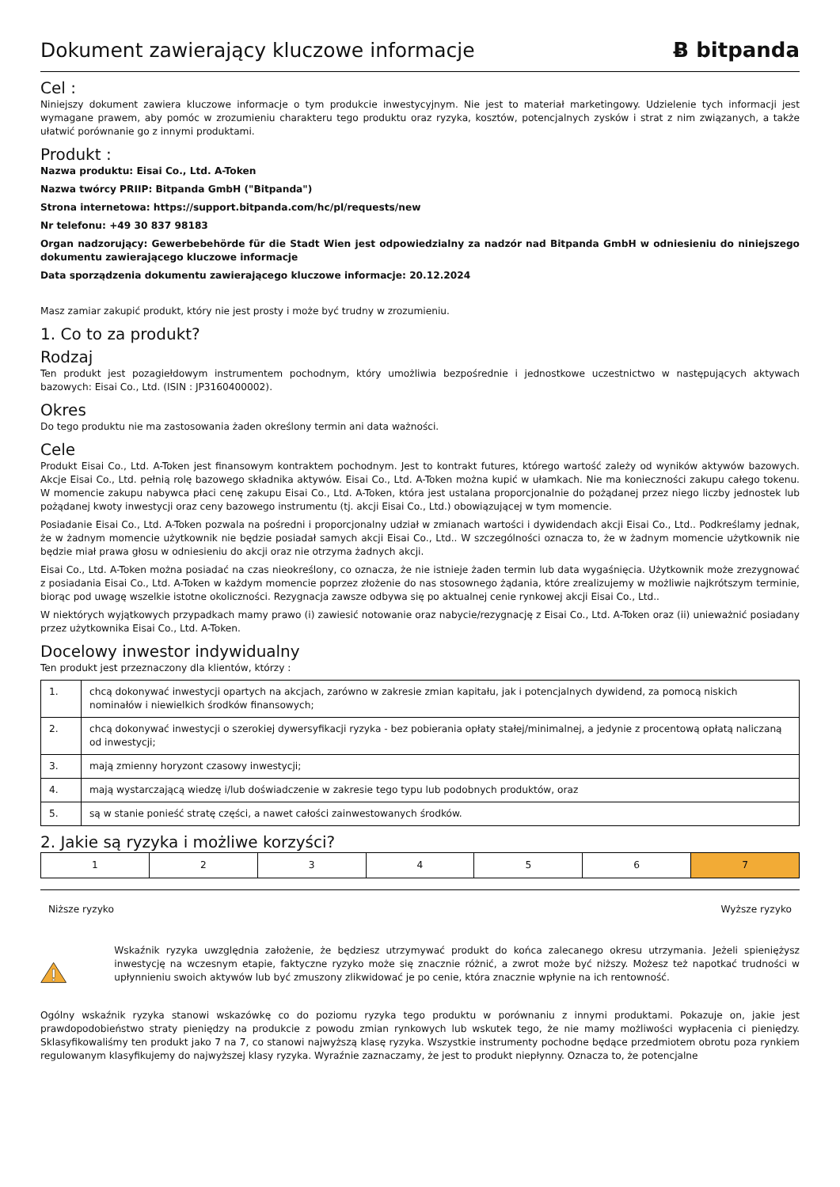Dokument zawierający kluczowe informacje
Ƀ bitpanda
Cel :
Niniejszy dokument zawiera kluczowe informacje o tym produkcie inwestycyjnym. Nie jest to materiał marketingowy. Udzielenie tych informacji jest wymagane prawem, aby pomóc w zrozumieniu charakteru tego produktu oraz ryzyka, kosztów, potencjalnych zysków i strat z nim związanych, a także ułatwić porównanie go z innymi produktami.
Produkt :
Nazwa produktu: Eisai Co., Ltd. A-Token
Nazwa twórcy PRIIP: Bitpanda GmbH ("Bitpanda")
Strona internetowa: https://support.bitpanda.com/hc/pl/requests/new
Nr telefonu: +49 30 837 98183
Organ nadzorujący: Gewerbebehörde für die Stadt Wien jest odpowiedzialny za nadzór nad Bitpanda GmbH w odniesieniu do niniejszego dokumentu zawierającego kluczowe informacje
Data sporządzenia dokumentu zawierającego kluczowe informacje: 20.12.2024
Masz zamiar zakupić produkt, który nie jest prosty i może być trudny w zrozumieniu.
1. Co to za produkt?
Rodzaj
Ten produkt jest pozagiełdowym instrumentem pochodnym, który umożliwia bezpośrednie i jednostkowe uczestnictwo w następujących aktywach bazowych: Eisai Co., Ltd. (ISIN : JP3160400002).
Okres
Do tego produktu nie ma zastosowania żaden określony termin ani data ważności.
Cele
Produkt Eisai Co., Ltd. A-Token jest finansowym kontraktem pochodnym. Jest to kontrakt futures, którego wartość zależy od wyników aktywów bazowych. Akcje Eisai Co., Ltd. pełnią rolę bazowego składnika aktywów. Eisai Co., Ltd. A-Token można kupić w ułamkach. Nie ma konieczności zakupu całego tokenu. W momencie zakupu nabywca płaci cenę zakupu Eisai Co., Ltd. A-Token, która jest ustalana proporcjonalnie do pożądanej przez niego liczby jednostek lub pożądanej kwoty inwestycji oraz ceny bazowego instrumentu (tj. akcji Eisai Co., Ltd.) obowiązującej w tym momencie.
Posiadanie Eisai Co., Ltd. A-Token pozwala na pośredni i proporcjonalny udział w zmianach wartości i dywidendach akcji Eisai Co., Ltd.. Podkreślamy jednak, że w żadnym momencie użytkownik nie będzie posiadał samych akcji Eisai Co., Ltd.. W szczególności oznacza to, że w żadnym momencie użytkownik nie będzie miał prawa głosu w odniesieniu do akcji oraz nie otrzyma żadnych akcji.
Eisai Co., Ltd. A-Token można posiadać na czas nieokreślony, co oznacza, że nie istnieje żaden termin lub data wygaśnięcia. Użytkownik może zrezygnować z posiadania Eisai Co., Ltd. A-Token w każdym momencie poprzez złożenie do nas stosownego żądania, które zrealizujemy w możliwie najkrótszym terminie, biorąc pod uwagę wszelkie istotne okoliczności. Rezygnacja zawsze odbywa się po aktualnej cenie rynkowej akcji Eisai Co., Ltd..
W niektórych wyjątkowych przypadkach mamy prawo (i) zawiesić notowanie oraz nabycie/rezygnację z Eisai Co., Ltd. A-Token oraz (ii) unieważnić posiadany przez użytkownika Eisai Co., Ltd. A-Token.
Docelowy inwestor indywidualny
Ten produkt jest przeznaczony dla klientów, którzy :
| 1. | chcą dokonywać inwestycji opartych na akcjach, zarówno w zakresie zmian kapitału, jak i potencjalnych dywidend, za pomocą niskich nominałów i niewielkich środków finansowych; |
| 2. | chcą dokonywać inwestycji o szerokiej dywersyfikacji ryzyka - bez pobierania opłaty stałej/minimalnej, a jedynie z procentową opłatą naliczaną od inwestycji; |
| 3. | mają zmienny horyzont czasowy inwestycji; |
| 4. | mają wystarczającą wiedzę i/lub doświadczenie w zakresie tego typu lub podobnych produktów, oraz |
| 5. | są w stanie ponieść stratę części, a nawet całości zainwestowanych środków. |
2. Jakie są ryzyka i możliwe korzyści?
| 1 | 2 | 3 | 4 | 5 | 6 | 7 |
Niższe ryzyko Wyższe ryzyko
Wskaźnik ryzyka uwzględnia założenie, że będziesz utrzymywać produkt do końca zalecanego okresu utrzymania. Jeżeli spieniężysz inwestycję na wczesnym etapie, faktyczne ryzyko może się znacznie różnić, a zwrot może być niższy. Możesz też napotkać trudności w upłynnieniu swoich aktywów lub być zmuszony zlikwidować je po cenie, która znacznie wpłynie na ich rentowność.
Ogólny wskaźnik ryzyka stanowi wskazówkę co do poziomu ryzyka tego produktu w porównaniu z innymi produktami. Pokazuje on, jakie jest prawdopodobieństwo straty pieniędzy na produkcie z powodu zmian rynkowych lub wskutek tego, że nie mamy możliwości wypłacenia ci pieniędzy. Sklasyfikowaliśmy ten produkt jako 7 na 7, co stanowi najwyższą klasę ryzyka. Wszystkie instrumenty pochodne będące przedmiotem obrotu poza rynkiem regulowanym klasyfikujemy do najwyższej klasy ryzyka. Wyraźnie zaznaczamy, że jest to produkt niepłynny. Oznacza to, że potencjalne